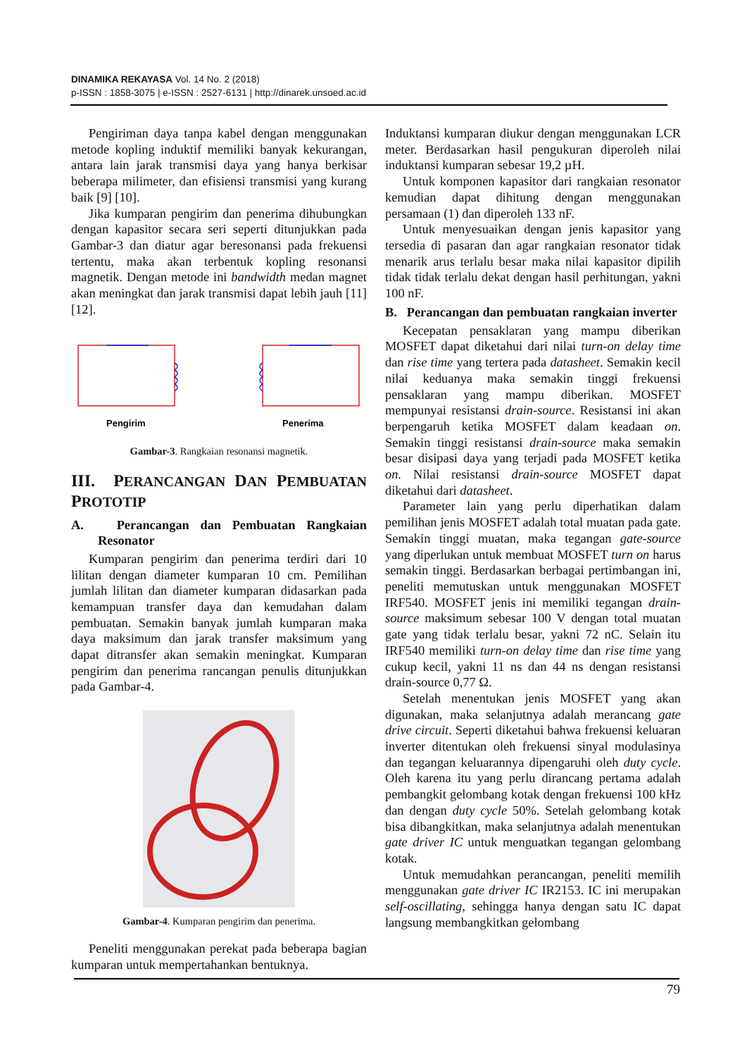DINAMIKA REKAYASA Vol. 14 No. 2 (2018)
p-ISSN : 1858-3075 | e-ISSN : 2527-6131 | http://dinarek.unsoed.ac.id
Pengiriman daya tanpa kabel dengan menggunakan metode kopling induktif memiliki banyak kekurangan, antara lain jarak transmisi daya yang hanya berkisar beberapa milimeter, dan efisiensi transmisi yang kurang baik [9] [10].
Jika kumparan pengirim dan penerima dihubungkan dengan kapasitor secara seri seperti ditunjukkan pada Gambar-3 dan diatur agar beresonansi pada frekuensi tertentu, maka akan terbentuk kopling resonansi magnetik. Dengan metode ini bandwidth medan magnet akan meningkat dan jarak transmisi dapat lebih jauh [11] [12].
Pengirim
Penerima
Gambar-3. Rangkaian resonansi magnetik.
III. PERANCANGAN DAN PEMBUATAN PROTOTIP
A. Perancangan dan Pembuatan Rangkaian Resonator
Kumparan pengirim dan penerima terdiri dari 10 lilitan dengan diameter kumparan 10 cm. Pemilihan jumlah lilitan dan diameter kumparan didasarkan pada kemampuan transfer daya dan kemudahan dalam pembuatan. Semakin banyak jumlah kumparan maka daya maksimum dan jarak transfer maksimum yang dapat ditransfer akan semakin meningkat. Kumparan pengirim dan penerima rancangan penulis ditunjukkan pada Gambar-4.
Gambar-4. Kumparan pengirim dan penerima.
Peneliti menggunakan perekat pada beberapa bagian kumparan untuk mempertahankan bentuknya.
Induktansi kumparan diukur dengan menggunakan LCR meter. Berdasarkan hasil pengukuran diperoleh nilai induktansi kumparan sebesar 19,2 µH.
Untuk komponen kapasitor dari rangkaian resonator kemudian dapat dihitung dengan menggunakan persamaan (1) dan diperoleh 133 nF.
Untuk menyesuaikan dengan jenis kapasitor yang tersedia di pasaran dan agar rangkaian resonator tidak menarik arus terlalu besar maka nilai kapasitor dipilih tidak tidak terlalu dekat dengan hasil perhitungan, yakni 100 nF.
B. Perancangan dan pembuatan rangkaian inverter
Kecepatan pensaklaran yang mampu diberikan MOSFET dapat diketahui dari nilai turn-on delay time dan rise time yang tertera pada datasheet. Semakin kecil nilai keduanya maka semakin tinggi frekuensi pensaklaran yang mampu diberikan. MOSFET mempunyai resistansi drain-source. Resistansi ini akan berpengaruh ketika MOSFET dalam keadaan on. Semakin tinggi resistansi drain-source maka semakin besar disipasi daya yang terjadi pada MOSFET ketika on. Nilai resistansi drain-source MOSFET dapat diketahui dari datasheet.
Parameter lain yang perlu diperhatikan dalam pemilihan jenis MOSFET adalah total muatan pada gate. Semakin tinggi muatan, maka tegangan gate-source yang diperlukan untuk membuat MOSFET turn on harus semakin tinggi. Berdasarkan berbagai pertimbangan ini, peneliti memutuskan untuk menggunakan MOSFET IRF540. MOSFET jenis ini memiliki tegangan drain-source maksimum sebesar 100 V dengan total muatan gate yang tidak terlalu besar, yakni 72 nC. Selain itu IRF540 memiliki turn-on delay time dan rise time yang cukup kecil, yakni 11 ns dan 44 ns dengan resistansi drain-source 0,77 Ω.
Setelah menentukan jenis MOSFET yang akan digunakan, maka selanjutnya adalah merancang gate drive circuit. Seperti diketahui bahwa frekuensi keluaran inverter ditentukan oleh frekuensi sinyal modulasinya dan tegangan keluarannya dipengaruhi oleh duty cycle. Oleh karena itu yang perlu dirancang pertama adalah pembangkit gelombang kotak dengan frekuensi 100 kHz dan dengan duty cycle 50%. Setelah gelombang kotak bisa dibangkitkan, maka selanjutnya adalah menentukan gate driver IC untuk menguatkan tegangan gelombang kotak.
Untuk memudahkan perancangan, peneliti memilih menggunakan gate driver IC IR2153. IC ini merupakan self-oscillating, sehingga hanya dengan satu IC dapat langsung membangkitkan gelombang
79